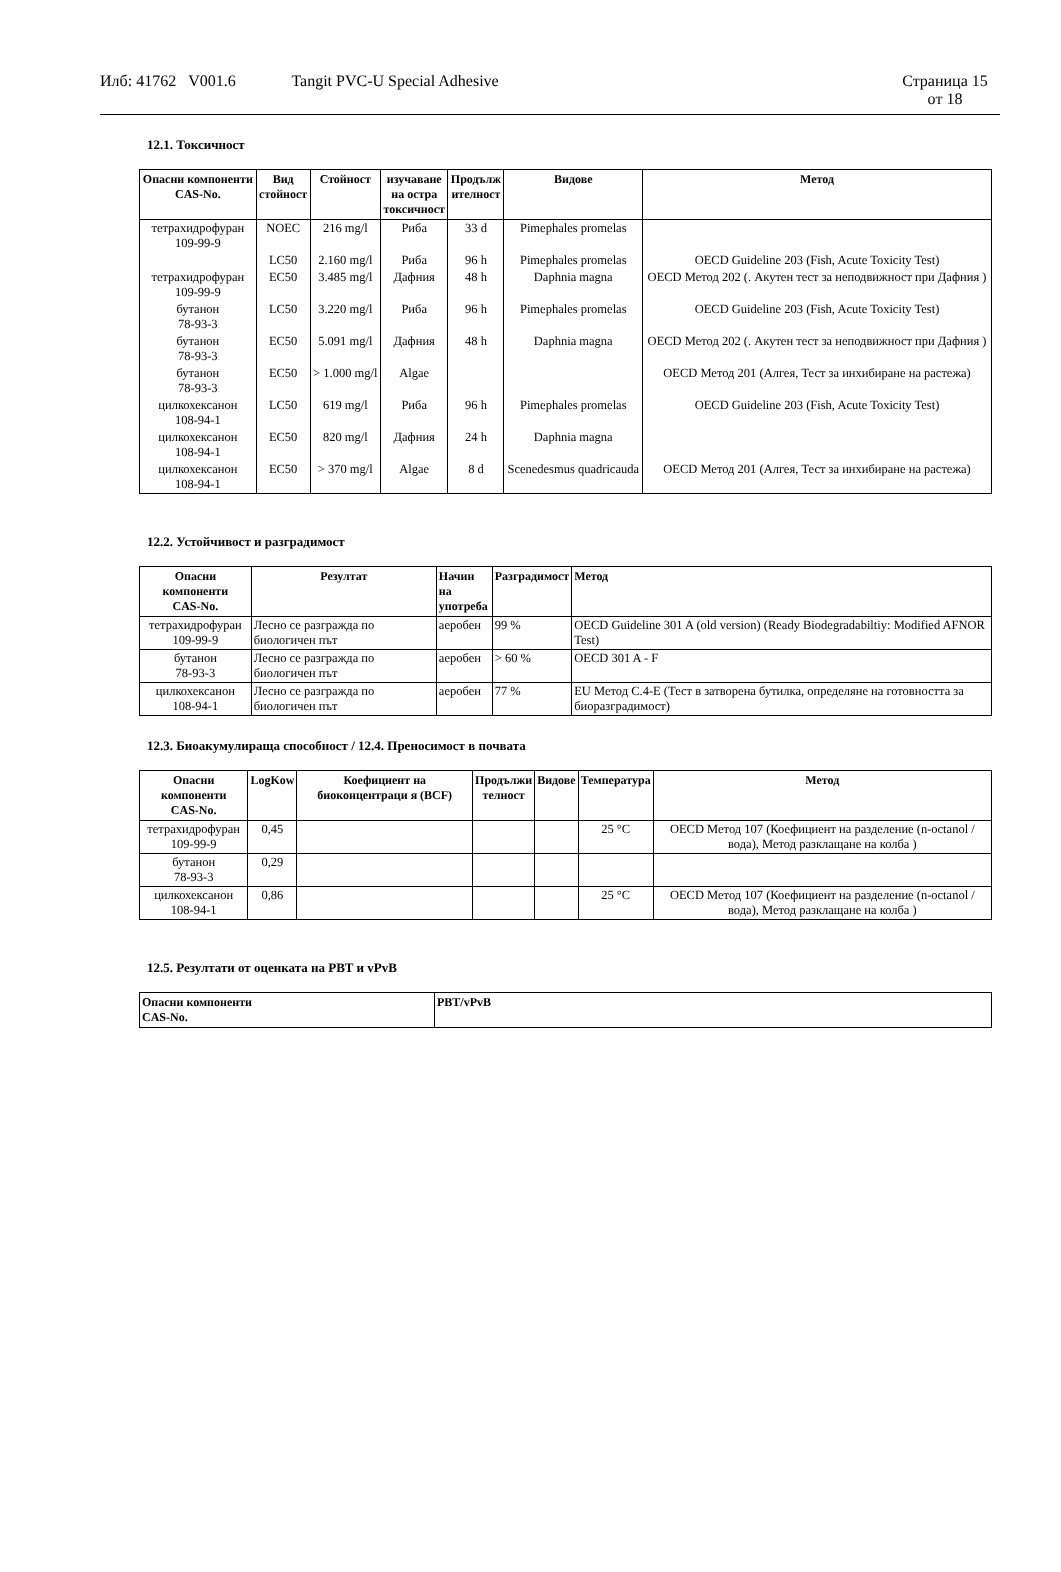Илб: 41762 V001.6 Tangit PVC-U Special Adhesive
Страница 15
от 18
12.1. Токсичност
| Опасни компоненти CAS-No. | Вид стойност | Стойност | изучаване на остра токсичност | Продълж ителност | Видове | Метод |
| --- | --- | --- | --- | --- | --- | --- |
| тетрахидрофуран 109-99-9 | NOEC | 216 mg/l | Риба | 33 d | Pimephales promelas | |
| | LC50 | 2.160 mg/l | Риба | 96 h | Pimephales promelas | OECD Guideline 203 (Fish, Acute Toxicity Test) |
| тетрахидрофуран 109-99-9 | EC50 | 3.485 mg/l | Дафния | 48 h | Daphnia magna | OECD Метод 202 (. Акутен тест за неподвижност при Дафния ) |
| бутанон 78-93-3 | LC50 | 3.220 mg/l | Риба | 96 h | Pimephales promelas | OECD Guideline 203 (Fish, Acute Toxicity Test) |
| бутанон 78-93-3 | EC50 | 5.091 mg/l | Дафния | 48 h | Daphnia magna | OECD Метод 202 (. Акутен тест за неподвижност при Дафния ) |
| бутанон 78-93-3 | EC50 | > 1.000 mg/l | Algae | | | OECD Метод 201 (Алгея, Тест за инхибиране на растежа) |
| цилкохексанон 108-94-1 | LC50 | 619 mg/l | Риба | 96 h | Pimephales promelas | OECD Guideline 203 (Fish, Acute Toxicity Test) |
| цилкохексанон 108-94-1 | EC50 | 820 mg/l | Дафния | 24 h | Daphnia magna | |
| цилкохексанон 108-94-1 | EC50 | > 370 mg/l | Algae | 8 d | Scenedesmus quadricauda | OECD Метод 201 (Алгея, Тест за инхибиране на растежа) |
12.2. Устойчивост и разградимост
| Опасни компоненти CAS-No. | Резултат | Начин на употреба | Разградимост | Метод |
| --- | --- | --- | --- | --- |
| тетрахидрофуран 109-99-9 | Лесно се разгражда по биологичен път | аеробен | 99 % | OECD Guideline 301 A (old version) (Ready Biodegradabiltiy: Modified AFNOR Test) |
| бутанон 78-93-3 | Лесно се разгражда по биологичен път | аеробен | > 60 % | OECD 301 A - F |
| цилкохексанон 108-94-1 | Лесно се разгражда по биологичен път | аеробен | 77 % | EU Метод C.4-E (Тест в затворена бутилка, определяне на готовността за биоразградимост) |
12.3. Биоакумулираща способност / 12.4. Преносимост в почвата
| Опасни компоненти CAS-No. | LogKow | Коефициент на биоконцентраци я (BCF) | Продължи телност | Видове | Температура | Метод |
| --- | --- | --- | --- | --- | --- | --- |
| тетрахидрофуран 109-99-9 | 0,45 | | | | 25 °C | OECD Метод 107 (Коефициент на разделение (n-octanol / вода), Метод разклащане на колба ) |
| бутанон 78-93-3 | 0,29 | | | | | |
| цилкохексанон 108-94-1 | 0,86 | | | | 25 °C | OECD Метод 107 (Коефициент на разделение (n-octanol / вода), Метод разклащане на колба ) |
12.5. Резултати от оценката на PBT и vPvB
| Опасни компоненти CAS-No. | PBT/vPvB |
| --- | --- |